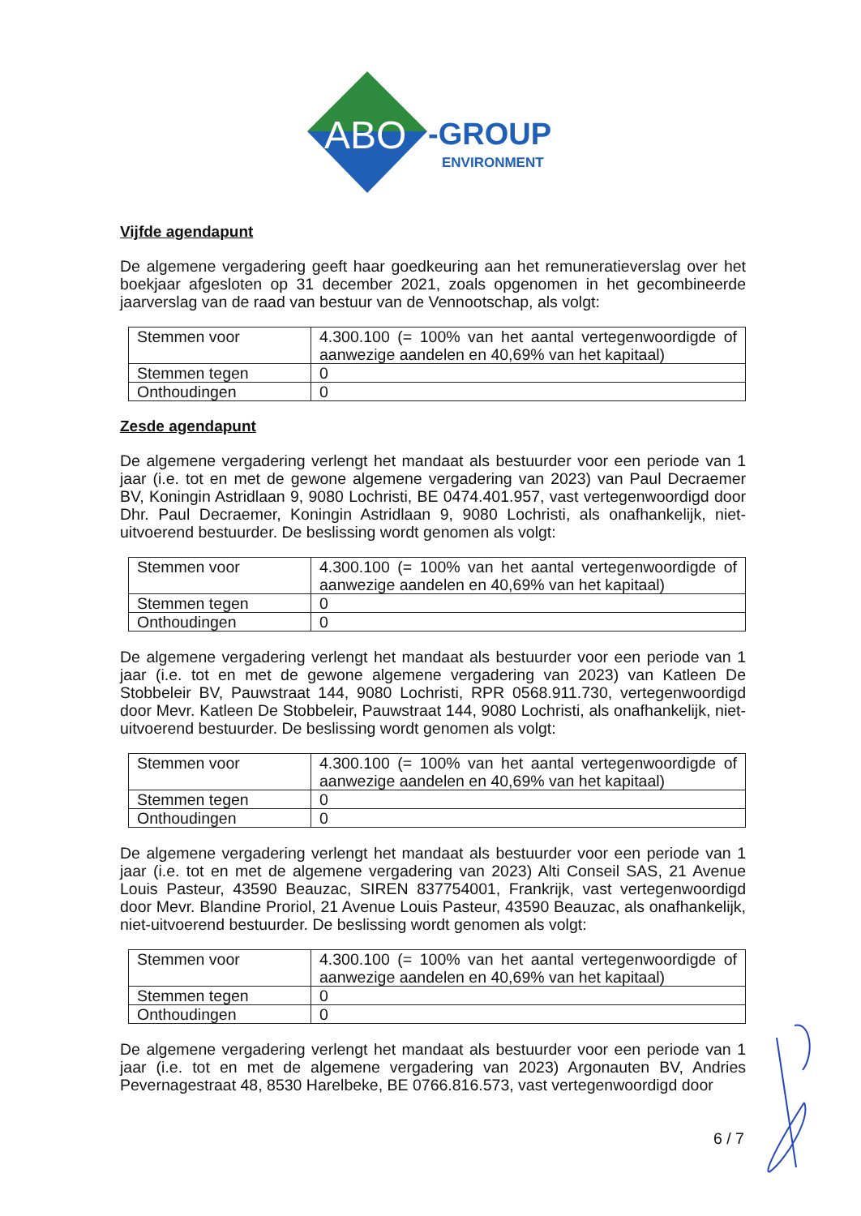ABO
-GROUP
ENVIRONMENT
Vijfde agendapunt
De algemene vergadering geeft haar goedkeuring aan het remuneratieverslag over het boekjaar afgesloten op 31 december 2021, zoals opgenomen in het gecombineerde jaarverslag van de raad van bestuur van de Vennootschap, als volgt:
| Stemmen voor | 4.300.100 (= 100% van het aantal vertegenwoordigde of aanwezige aandelen en 40,69% van het kapitaal) |
| Stemmen tegen | 0 |
| Onthoudingen | 0 |
Zesde agendapunt
De algemene vergadering verlengt het mandaat als bestuurder voor een periode van 1 jaar (i.e. tot en met de gewone algemene vergadering van 2023) van Paul Decraemer BV, Koningin Astridlaan 9, 9080 Lochristi, BE 0474.401.957, vast vertegenwoordigd door Dhr. Paul Decraemer, Koningin Astridlaan 9, 9080 Lochristi, als onafhankelijk, niet-uitvoerend bestuurder. De beslissing wordt genomen als volgt:
| Stemmen voor | 4.300.100 (= 100% van het aantal vertegenwoordigde of aanwezige aandelen en 40,69% van het kapitaal) |
| Stemmen tegen | 0 |
| Onthoudingen | 0 |
De algemene vergadering verlengt het mandaat als bestuurder voor een periode van 1 jaar (i.e. tot en met de gewone algemene vergadering van 2023) van Katleen De Stobbeleir BV, Pauwstraat 144, 9080 Lochristi, RPR 0568.911.730, vertegenwoordigd door Mevr. Katleen De Stobbeleir, Pauwstraat 144, 9080 Lochristi, als onafhankelijk, niet-uitvoerend bestuurder. De beslissing wordt genomen als volgt:
| Stemmen voor | 4.300.100 (= 100% van het aantal vertegenwoordigde of aanwezige aandelen en 40,69% van het kapitaal) |
| Stemmen tegen | 0 |
| Onthoudingen | 0 |
De algemene vergadering verlengt het mandaat als bestuurder voor een periode van 1 jaar (i.e. tot en met de algemene vergadering van 2023) Alti Conseil SAS, 21 Avenue Louis Pasteur, 43590 Beauzac, SIREN 837754001, Frankrijk, vast vertegenwoordigd door Mevr. Blandine Proriol, 21 Avenue Louis Pasteur, 43590 Beauzac, als onafhankelijk, niet-uitvoerend bestuurder. De beslissing wordt genomen als volgt:
| Stemmen voor | 4.300.100 (= 100% van het aantal vertegenwoordigde of aanwezige aandelen en 40,69% van het kapitaal) |
| Stemmen tegen | 0 |
| Onthoudingen | 0 |
De algemene vergadering verlengt het mandaat als bestuurder voor een periode van 1 jaar (i.e. tot en met de algemene vergadering van 2023) Argonauten BV, Andries Pevernagestraat 48, 8530 Harelbeke, BE 0766.816.573, vast vertegenwoordigd door
6 / 7